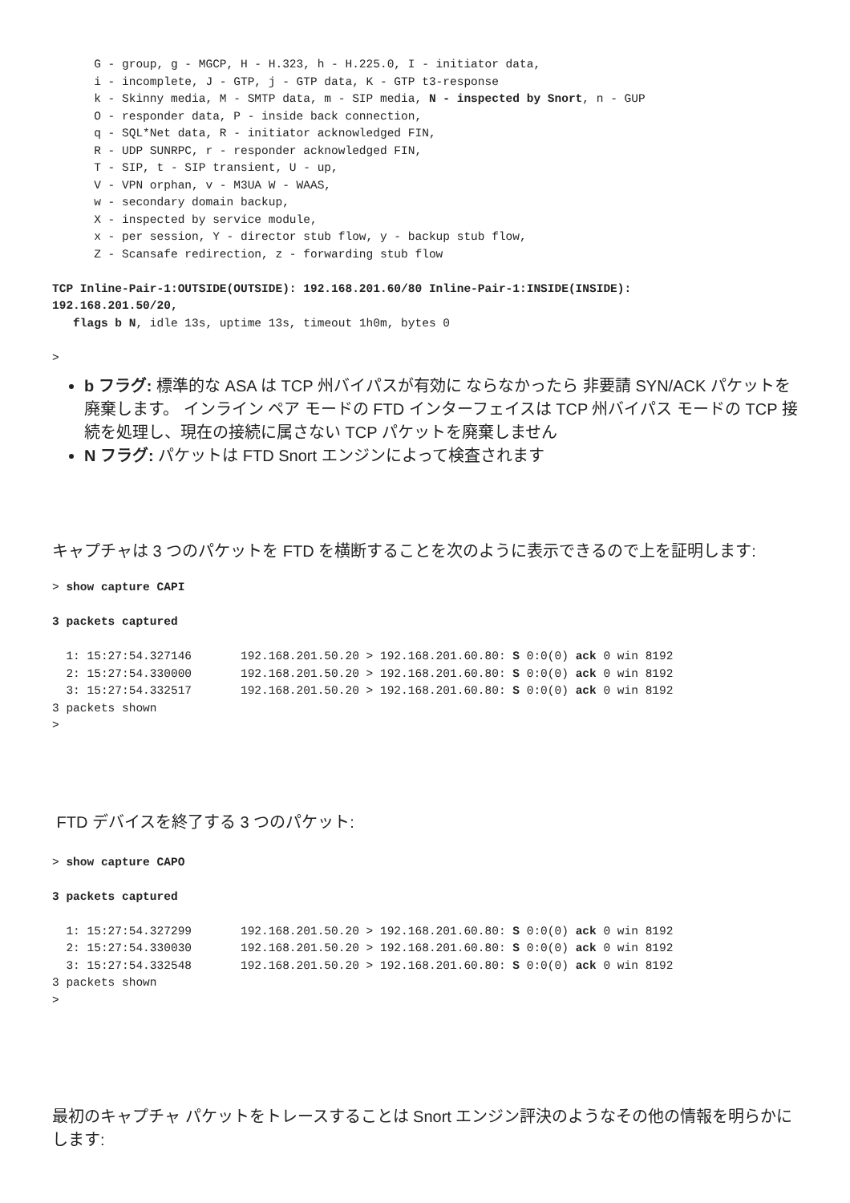G - group, g - MGCP, H - H.323, h - H.225.0, I - initiator data,
      i - incomplete, J - GTP, j - GTP data, K - GTP t3-response
      k - Skinny media, M - SMTP data, m - SIP media, N - inspected by Snort, n - GUP
      O - responder data, P - inside back connection,
      q - SQL*Net data, R - initiator acknowledged FIN,
      R - UDP SUNRPC, r - responder acknowledged FIN,
      T - SIP, t - SIP transient, U - up,
      V - VPN orphan, v - M3UA W - WAAS,
      w - secondary domain backup,
      X - inspected by service module,
      x - per session, Y - director stub flow, y - backup stub flow,
      Z - Scansafe redirection, z - forwarding stub flow

TCP Inline-Pair-1:OUTSIDE(OUTSIDE): 192.168.201.60/80 Inline-Pair-1:INSIDE(INSIDE):
192.168.201.50/20,
   flags b N, idle 13s, uptime 13s, timeout 1h0m, bytes 0

>
b フラグ: 標準的な ASA は TCP 州バイパスが有効に ならなかったら 非要請 SYN/ACK パケットを廃棄します。 インライン ペア モードの FTD インターフェイスは TCP 州バイパス モードの TCP 接続を処理し、現在の接続に属さない TCP パケットを廃棄しません
N フラグ: パケットは FTD Snort エンジンによって検査されます
キャプチャは 3 つのパケットを FTD を横断することを次のように表示できるので上を証明します:
> show capture CAPI

3 packets captured

  1: 15:27:54.327146       192.168.201.50.20 > 192.168.201.60.80: S 0:0(0) ack 0 win 8192
  2: 15:27:54.330000       192.168.201.50.20 > 192.168.201.60.80: S 0:0(0) ack 0 win 8192
  3: 15:27:54.332517       192.168.201.50.20 > 192.168.201.60.80: S 0:0(0) ack 0 win 8192
3 packets shown
>
FTD デバイスを終了する 3 つのパケット:
> show capture CAPO

3 packets captured

  1: 15:27:54.327299       192.168.201.50.20 > 192.168.201.60.80: S 0:0(0) ack 0 win 8192
  2: 15:27:54.330030       192.168.201.50.20 > 192.168.201.60.80: S 0:0(0) ack 0 win 8192
  3: 15:27:54.332548       192.168.201.50.20 > 192.168.201.60.80: S 0:0(0) ack 0 win 8192
3 packets shown
>
最初のキャプチャ パケットをトレースすることは Snort エンジン評決のようなその他の情報を明らかにします: